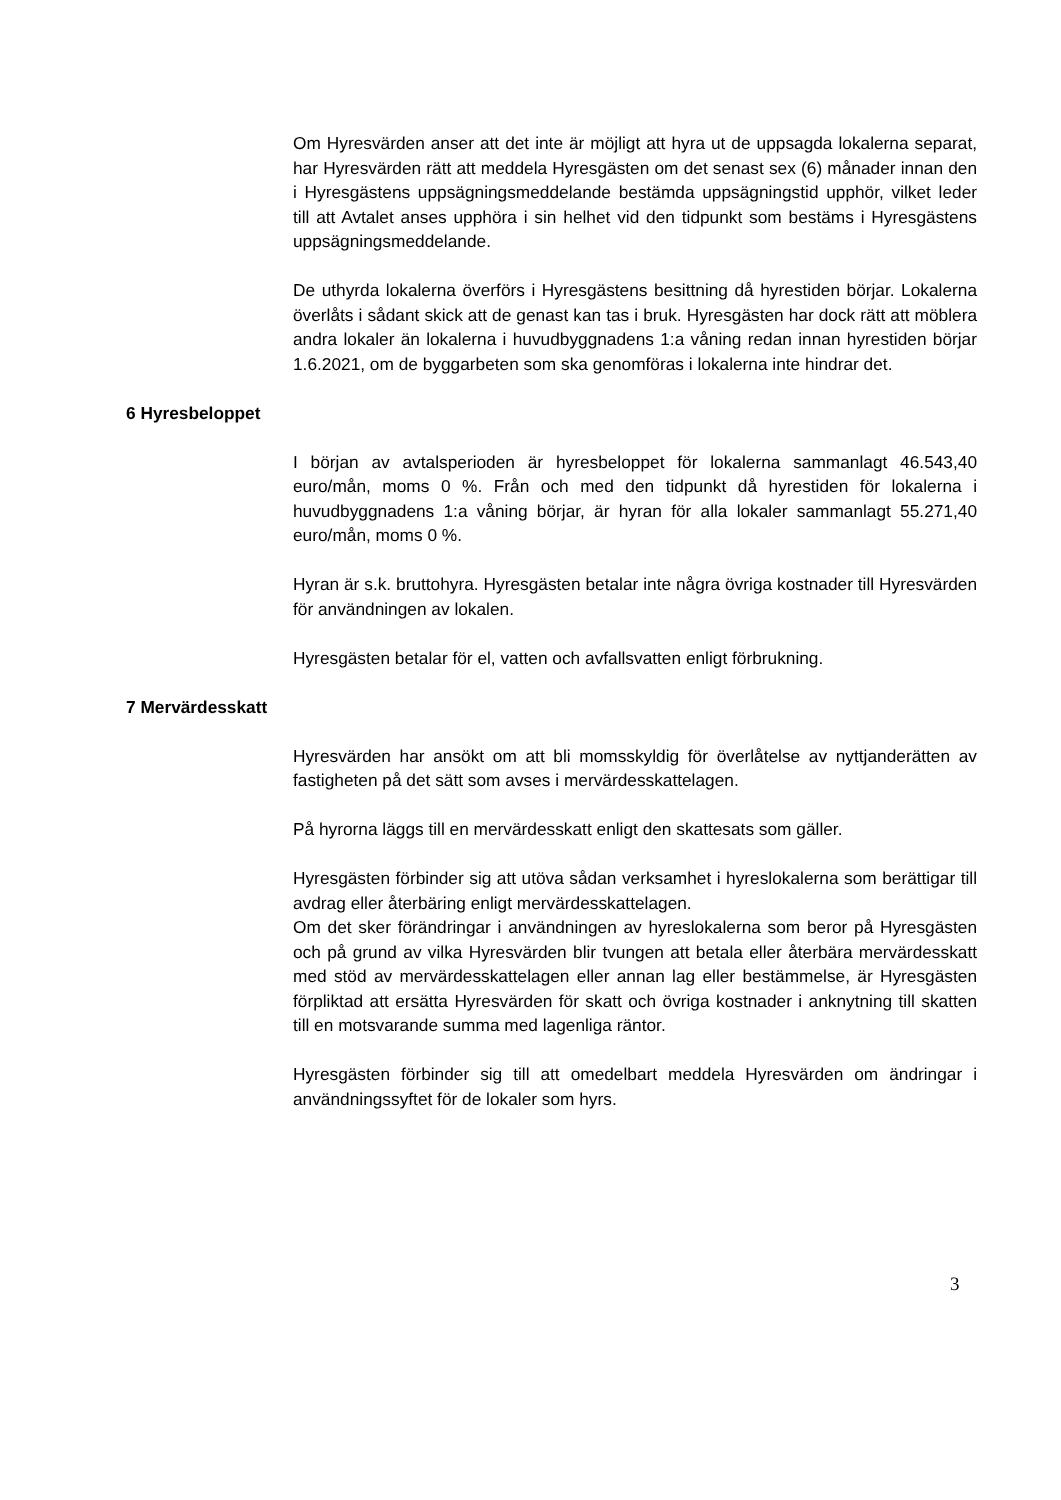Om Hyresvärden anser att det inte är möjligt att hyra ut de uppsagda lokalerna separat, har Hyresvärden rätt att meddela Hyresgästen om det senast sex (6) månader innan den i Hyresgästens uppsägningsmeddelande bestämda uppsägningstid upphör, vilket leder till att Avtalet anses upphöra i sin helhet vid den tidpunkt som bestäms i Hyresgästens uppsägningsmeddelande.
De uthyrda lokalerna överförs i Hyresgästens besittning då hyrestiden börjar. Lokalerna överlåts i sådant skick att de genast kan tas i bruk. Hyresgästen har dock rätt att möblera andra lokaler än lokalerna i huvudbyggnadens 1:a våning redan innan hyrestiden börjar 1.6.2021, om de byggarbeten som ska genomföras i lokalerna inte hindrar det.
6 Hyresbeloppet
I början av avtalsperioden är hyresbeloppet för lokalerna sammanlagt 46.543,40 euro/mån, moms 0 %. Från och med den tidpunkt då hyrestiden för lokalerna i huvudbyggnadens 1:a våning börjar, är hyran för alla lokaler sammanlagt 55.271,40 euro/mån, moms 0 %.
Hyran är s.k. bruttohyra. Hyresgästen betalar inte några övriga kostnader till Hyresvärden för användningen av lokalen.
Hyresgästen betalar för el, vatten och avfallsvatten enligt förbrukning.
7 Mervärdesskatt
Hyresvärden har ansökt om att bli momsskyldig för överlåtelse av nyttjanderätten av fastigheten på det sätt som avses i mervärdesskattelagen.
På hyrorna läggs till en mervärdesskatt enligt den skattesats som gäller.
Hyresgästen förbinder sig att utöva sådan verksamhet i hyreslokalerna som berättigar till avdrag eller återbäring enligt mervärdesskattelagen.
Om det sker förändringar i användningen av hyreslokalerna som beror på Hyresgästen och på grund av vilka Hyresvärden blir tvungen att betala eller återbära mervärdesskatt med stöd av mervärdesskattelagen eller annan lag eller bestämmelse, är Hyresgästen förpliktad att ersätta Hyresvärden för skatt och övriga kostnader i anknytning till skatten till en motsvarande summa med lagenliga räntor.
Hyresgästen förbinder sig till att omedelbart meddela Hyresvärden om ändringar i användningssyftet för de lokaler som hyrs.
3